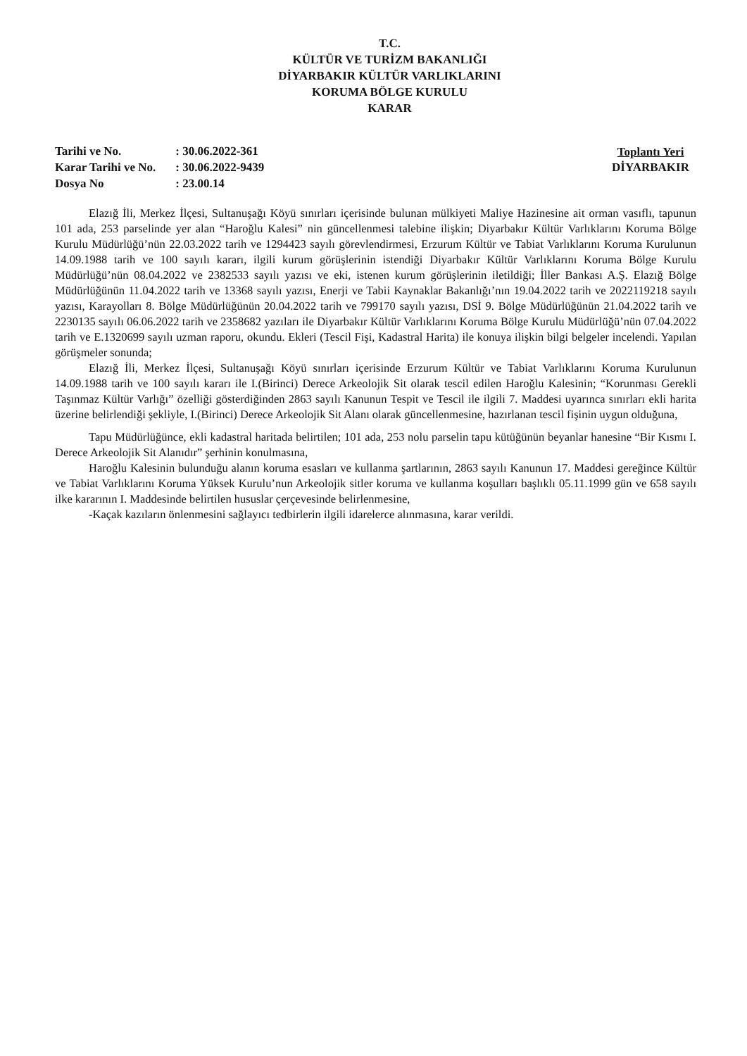T.C.
KÜLTÜR VE TURİZM BAKANLIĞI
DİYARBAKIR KÜLTÜR VARLIKLARINI
KORUMA BÖLGE KURULU
KARAR
| Tarihi ve No. | : 30.06.2022-361 |
| Karar Tarihi ve No. | : 30.06.2022-9439 |
| Dosya No | : 23.00.14 |
Toplantı Yeri
DİYARBAKIR
Elazığ İli, Merkez İlçesi, Sultanuşağı Köyü sınırları içerisinde bulunan mülkiyeti Maliye Hazinesine ait orman vasıflı, tapunun 101 ada, 253 parselinde yer alan “Haroğlu Kalesi” nin güncellenmesi talebine ilişkin; Diyarbakır Kültür Varlıklarını Koruma Bölge Kurulu Müdürlüğü’nün 22.03.2022 tarih ve 1294423 sayılı görevlendirmesi, Erzurum Kültür ve Tabiat Varlıklarını Koruma Kurulunun 14.09.1988 tarih ve 100 sayılı kararı, ilgili kurum görüşlerinin istendiği Diyarbakır Kültür Varlıklarını Koruma Bölge Kurulu Müdürlüğü’nün 08.04.2022 ve 2382533 sayılı yazısı ve eki, istenen kurum görüşlerinin iletildiği; İller Bankası A.Ş. Elazığ Bölge Müdürlüğünün 11.04.2022 tarih ve 13368 sayılı yazısı, Enerji ve Tabii Kaynaklar Bakanlığı’nın 19.04.2022 tarih ve 2022119218 sayılı yazısı, Karayolları 8. Bölge Müdürlüğünün 20.04.2022 tarih ve 799170 sayılı yazısı, DSİ 9. Bölge Müdürlüğünün 21.04.2022 tarih ve 2230135 sayılı 06.06.2022 tarih ve 2358682 yazıları ile Diyarbakır Kültür Varlıklarını Koruma Bölge Kurulu Müdürlüğü’nün 07.04.2022 tarih ve E.1320699 sayılı uzman raporu, okundu. Ekleri (Tescil Fişi, Kadastral Harita) ile konuya ilişkin bilgi belgeler incelendi. Yapılan görüşmeler sonunda;
Elazığ İli, Merkez İlçesi, Sultanuşağı Köyü sınırları içerisinde Erzurum Kültür ve Tabiat Varlıklarını Koruma Kurulunun 14.09.1988 tarih ve 100 sayılı kararı ile I.(Birinci) Derece Arkeolojik Sit olarak tescil edilen Haroğlu Kalesinin; “Korunması Gerekli Taşınmaz Kültür Varlığı” özelliği gösterdiğinden 2863 sayılı Kanunun Tespit ve Tescil ile ilgili 7. Maddesi uyarınca sınırları ekli harita üzerine belirlendiği şekliyle, I.(Birinci) Derece Arkeolojik Sit Alanı olarak güncellenmesine, hazırlanan tescil fişinin uygun olduğuna,
Tapu Müdürlüğünce, ekli kadastral haritada belirtilen; 101 ada, 253 nolu parselin tapu kütüğünün beyanlar hanesine “Bir Kısmı I. Derece Arkeolojik Sit Alanıdır” şerhinin konulmasına,
Haroğlu Kalesinin bulunduğu alanın koruma esasları ve kullanma şartlarının, 2863 sayılı Kanunun 17. Maddesi gereğince Kültür ve Tabiat Varlıklarını Koruma Yüksek Kurulu’nun Arkeolojik sitler koruma ve kullanma koşulları başlıklı 05.11.1999 gün ve 658 sayılı ilke kararının I. Maddesinde belirtilen hususlar çerçevesinde belirlenmesine,
-Kaçak kazıların önlenmesini sağlayıcı tedbirlerin ilgili idarelerce alınmasına, karar verildi.